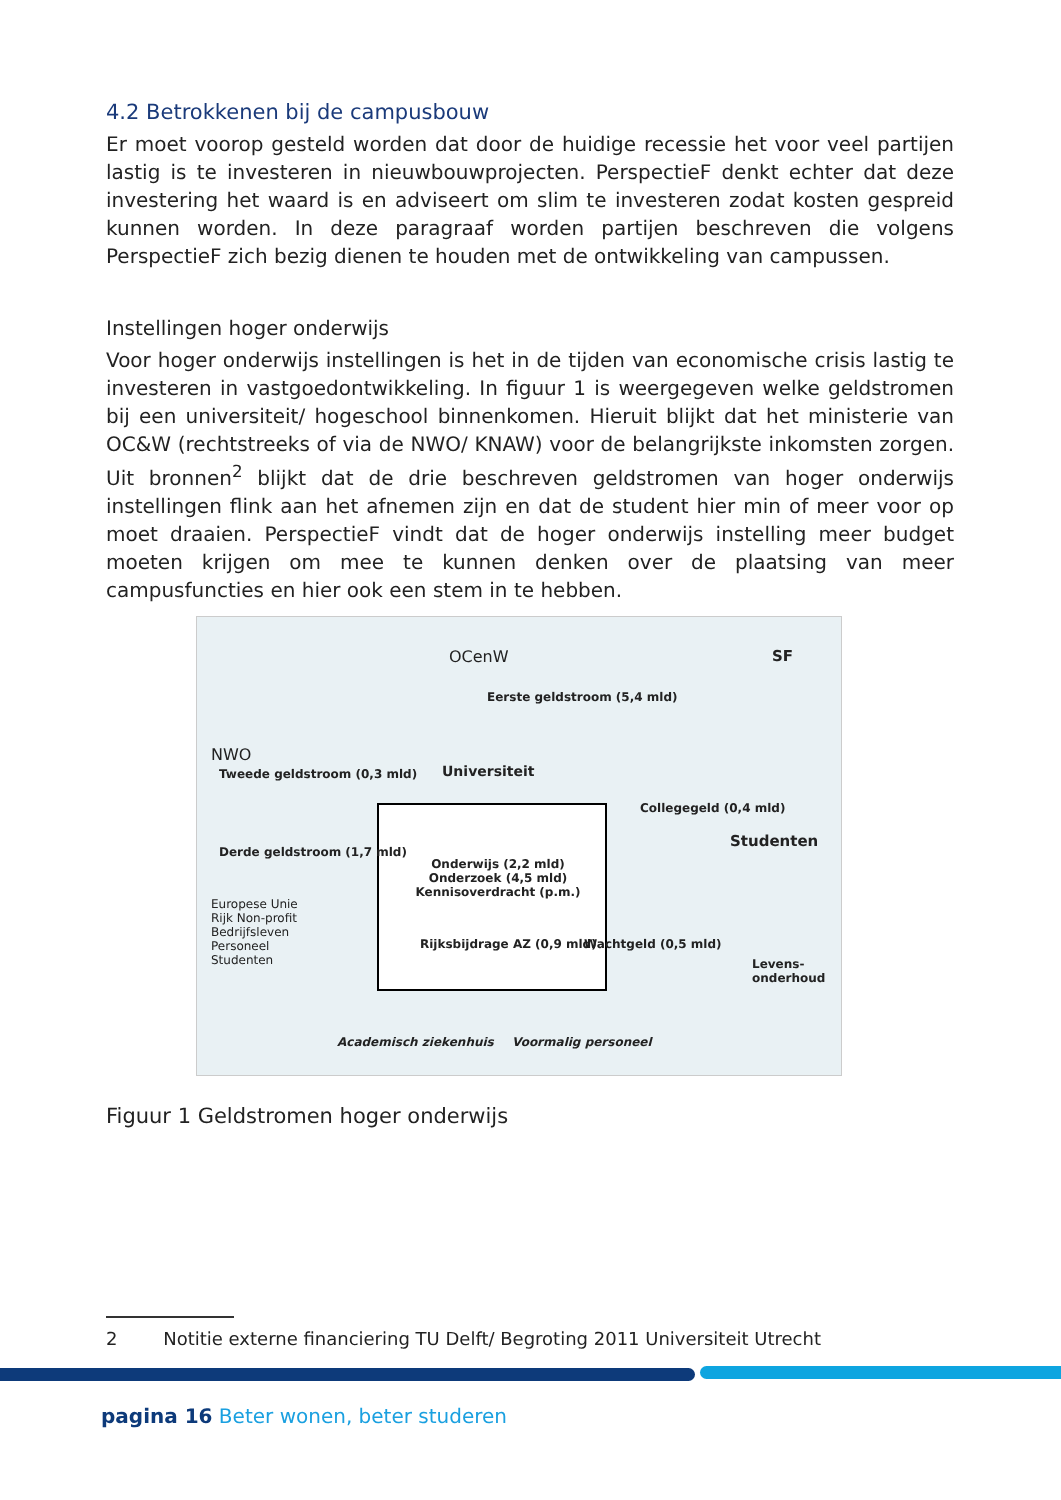4.2 Betrokkenen bij de campusbouw
Er moet voorop gesteld worden dat door de huidige recessie het voor veel partijen lastig is te investeren in nieuwbouwprojecten. PerspectieF denkt echter dat deze investering het waard is en adviseert om slim te investeren zodat kosten gespreid kunnen worden. In deze paragraaf worden partijen beschreven die volgens PerspectieF zich bezig dienen te houden met de ontwikkeling van campussen.
Instellingen hoger onderwijs
Voor hoger onderwijs instellingen is het in de tijden van economische crisis lastig te investeren in vastgoedontwikkeling. In figuur 1 is weergegeven welke geldstromen bij een universiteit/ hogeschool binnenkomen. Hieruit blijkt dat het ministerie van OC&W (rechtstreeks of via de NWO/ KNAW) voor de belangrijkste inkomsten zorgen. Uit bronnen<sup>2</sup> blijkt dat de drie beschreven geldstromen van hoger onderwijs instellingen flink aan het afnemen zijn en dat de student hier min of meer voor op moet draaien. PerspectieF vindt dat de hoger onderwijs instelling meer budget moeten krijgen om mee te kunnen denken over de plaatsing van meer campusfuncties en hier ook een stem in te hebben.
OCenW SF
Eerste geldstroom (5,4 mld)
NWO
Tweede geldstroom (0,3 mld) Universiteit
Collegegeld (0,4 mld)
Studenten
Derde geldstroom (1,7 mld)
Onderwijs (2,2 mld) Onderzoek (4,5 mld) Kennisoverdracht (p.m.)
Europese Unie Rijk Non-profit Bedrijfsleven Personeel Studenten
Rijksbijdrage AZ (0,9 mld) Wachtgeld (0,5 mld)
Levens-onderhoud
Academisch ziekenhuis Voormalig personeel
Figuur 1 Geldstromen hoger onderwijs
2 Notitie externe financiering TU Delft/ Begroting 2011 Universiteit Utrecht
pagina 16 Beter wonen, beter studeren